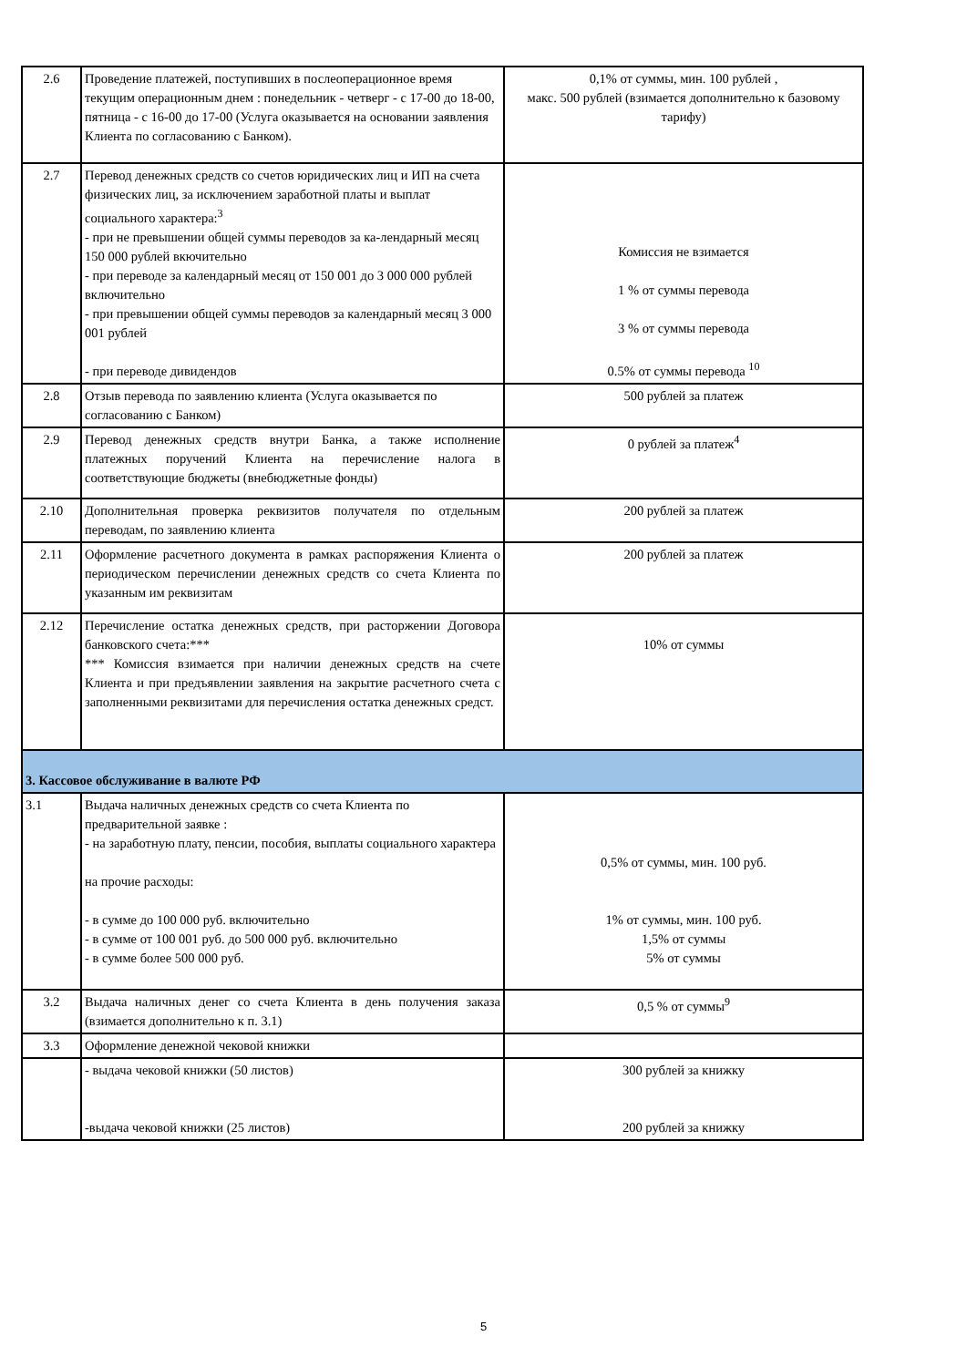| 2.6 | Проведение платежей, поступивших в послеоперационное время текущим операционным днем : понедельник - четверг - с 17-00 до 18-00, пятница - с 16-00 до 17-00 (Услуга оказывается на основании заявления Клиента по согласованию с Банком). | 0,1% от суммы, мин. 100 рублей , макс. 500 рублей (взимается дополнительно к базовому тарифу) |
| 2.7 | Перевод денежных средств со счетов юридических лиц и ИП на счета физических лиц, за исключением заработной платы и выплат социального характера:<sup>3</sup> - при не превышении общей суммы переводов за ка-лендарный месяц 150 000 рублей вкючительно - при переводе за календарный месяц от 150 001 до 3 000 000 рублей включительно - при превышении общей суммы переводов за календарный месяц 3 000 001 рублей - при переводе дивидендов | Комиссия не взимается 1 % от суммы перевода 3 % от суммы перевода 0.5% от суммы перевода <sup>10</sup> |
| 2.8 | Отзыв перевода по заявлению клиента (Услуга оказывается по согласованию с Банком) | 500 рублей за платеж |
| 2.9 | Перевод денежных средств внутри Банка, а также исполнение платежных поручений Клиента на перечисление налога в соответствующие бюджеты (внебюджетные фонды) | 0 рублей за платеж<sup>4</sup> |
| 2.10 | Дополнительная проверка реквизитов получателя по отдельным переводам, по заявлению клиента | 200 рублей за платеж |
| 2.11 | Оформление расчетного документа в рамках распоряжения Клиента о периодическом перечислении денежных средств со счета Клиента по указанным им реквизитам | 200 рублей за платеж |
| 2.12 | Перечисление остатка денежных средств, при расторжении Договора банковского счета:*** *** Комиссия взимается при наличии денежных средств на счете Клиента и при предъявлении заявления на закрытие расчетного счета с заполненными реквизитами для перечисления остатка денежных средст. | 10% от суммы |
| 3. Кассовое обслуживание в валюте РФ | | |
| 3.1 | Выдача наличных денежных средств со счета Клиента по предварительной заявке : - на заработную плату, пенсии, пособия, выплаты социального характера на прочие расходы: - в сумме до 100 000 руб. включительно - в сумме от 100 001 руб. до 500 000 руб. включительно - в сумме более 500 000 руб. | 0,5% от суммы, мин. 100 руб. 1% от суммы, мин. 100 руб. 1,5% от суммы 5% от суммы |
| 3.2 | Выдача наличных денег со счета Клиента в день получения заказа (взимается дополнительно к п. 3.1) | 0,5 % от суммы<sup>9</sup> |
| 3.3 | Оформление денежной чековой книжки | |
| | - выдача чековой книжки (50 листов) -выдача чековой книжки (25 листов) | 300 рублей за книжку 200 рублей за книжку |
5